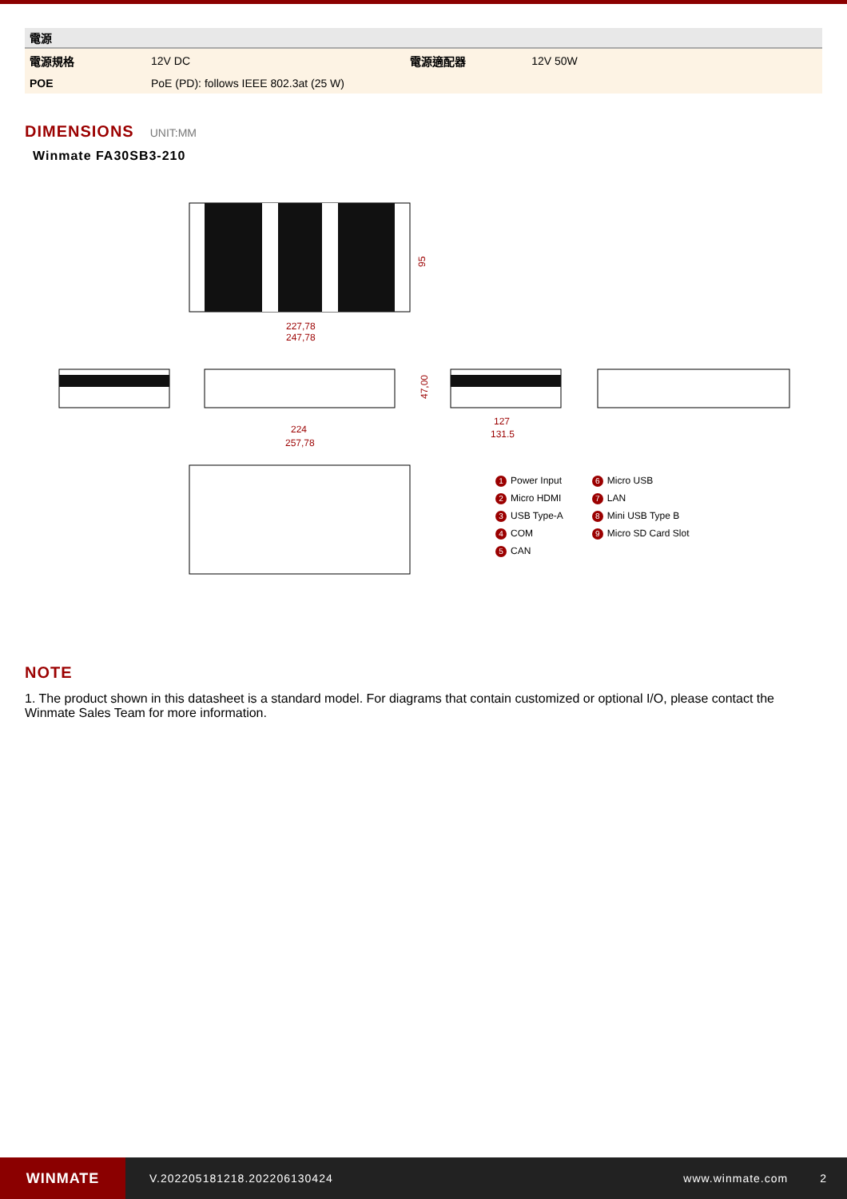| 電源 | | | |
| --- | --- | --- | --- |
| 電源規格 | 12V DC | 電源適配器 | 12V 50W |
| POE | PoE (PD): follows IEEE 802.3at (25 W) | | |
DIMENSIONS UNIT:MM
Winmate FA30SB3-210
227,78
247,78
95
224
257,78
47,00
127
131.5
1 Power Input
2 Micro HDMI
3 USB Type-A
4 COM
5 CAN
6 Micro USB
7 LAN
8 Mini USB Type B
9 Micro SD Card Slot
NOTE
1. The product shown in this datasheet is a standard model. For diagrams that contain customized or optional I/O, please contact the Winmate Sales Team for more information.
WINMATE
V.202205181218.202206130424 www.winmate.com 2